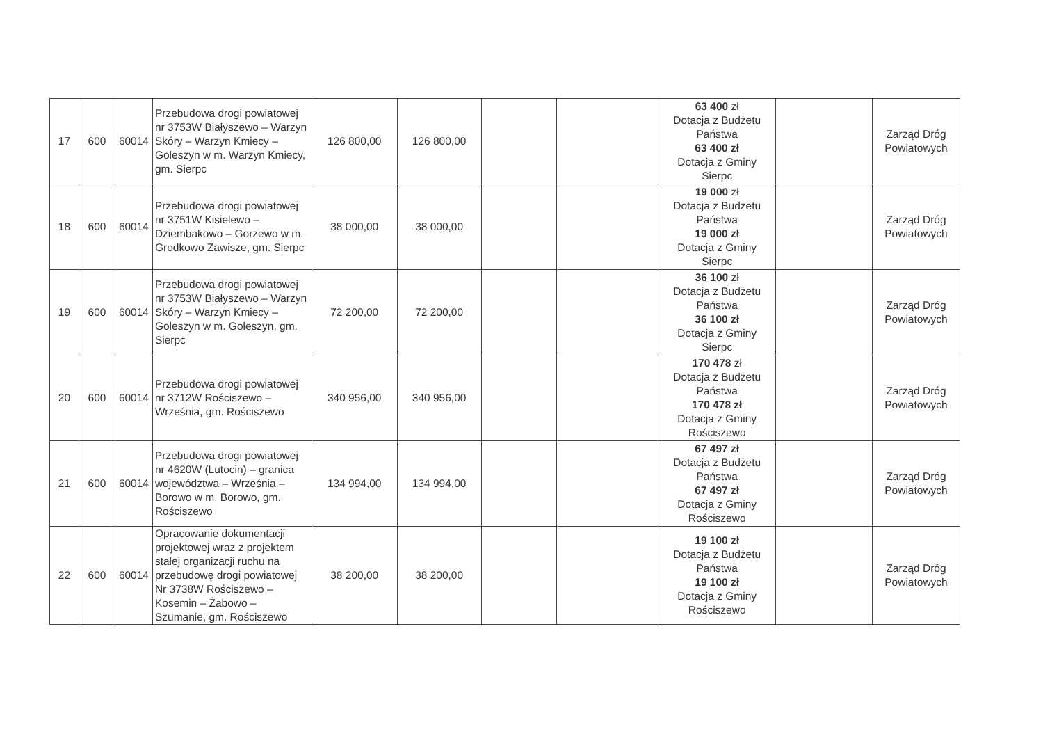| 17 | 600 | 60014 | Przebudowa drogi powiatowej nr 3753W Białyszewo – Warzyn Skóry – Warzyn Kmiecy – Goleszyn w m. Warzyn Kmiecy, gm. Sierpc | 126 800,00 | 126 800,00 | | | 63 400 zł Dotacja z Budżetu Państwa 63 400 zł Dotacja z Gminy Sierpc | | Zarząd Dróg Powiatowych |
| 18 | 600 | 60014 | Przebudowa drogi powiatowej nr 3751W Kisielewo – Dziembakowo – Gorzewo w m. Grodkowo Zawisze, gm. Sierpc | 38 000,00 | 38 000,00 | | | 19 000 zł Dotacja z Budżetu Państwa 19 000 zł Dotacja z Gminy Sierpc | | Zarząd Dróg Powiatowych |
| 19 | 600 | 60014 | Przebudowa drogi powiatowej nr 3753W Białyszewo – Warzyn Skóry – Warzyn Kmiecy – Goleszyn w m. Goleszyn, gm. Sierpc | 72 200,00 | 72 200,00 | | | 36 100 zł Dotacja z Budżetu Państwa 36 100 zł Dotacja z Gminy Sierpc | | Zarząd Dróg Powiatowych |
| 20 | 600 | 60014 | Przebudowa drogi powiatowej nr 3712W Rościszewo – Września, gm. Rościszewo | 340 956,00 | 340 956,00 | | | 170 478 zł Dotacja z Budżetu Państwa 170 478 zł Dotacja z Gminy Rościszewo | | Zarząd Dróg Powiatowych |
| 21 | 600 | 60014 | Przebudowa drogi powiatowej nr 4620W (Lutocin) – granica województwa – Września – Borowo w m. Borowo, gm. Rościszewo | 134 994,00 | 134 994,00 | | | 67 497 zł Dotacja z Budżetu Państwa 67 497 zł Dotacja z Gminy Rościszewo | | Zarząd Dróg Powiatowych |
| 22 | 600 | 60014 | Opracowanie dokumentacji projektowej wraz z projektem stałej organizacji ruchu na przebudowę drogi powiatowej Nr 3738W Rościszewo – Kosemin – Żabowo – Szumanie, gm. Rościszewo | 38 200,00 | 38 200,00 | | | 19 100 zł Dotacja z Budżetu Państwa 19 100 zł Dotacja z Gminy Rościszewo | | Zarząd Dróg Powiatowych |